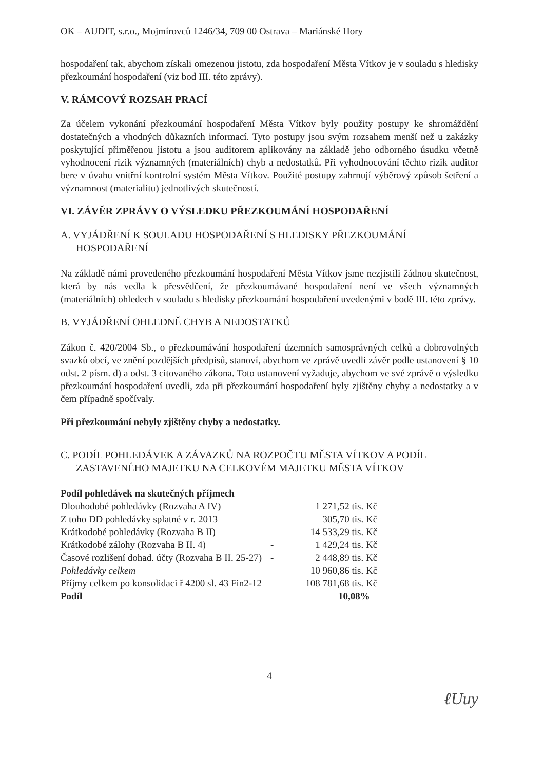OK – AUDIT, s.r.o., Mojmírovců 1246/34, 709 00 Ostrava – Mariánské Hory
hospodaření tak, abychom získali omezenou jistotu, zda hospodaření Města Vítkov je v souladu s hledisky přezkoumání hospodaření (viz bod III. této zprávy).
V. RÁMCOVÝ ROZSAH PRACÍ
Za účelem vykonání přezkoumání hospodaření Města Vítkov byly použity postupy ke shromáždění dostatečných a vhodných důkazních informací. Tyto postupy jsou svým rozsahem menší než u zakázky poskytující přiměřenou jistotu a jsou auditorem aplikovány na základě jeho odborného úsudku včetně vyhodnocení rizik významných (materiálních) chyb a nedostatků. Při vyhodnocování těchto rizik auditor bere v úvahu vnitřní kontrolní systém Města Vítkov. Použité postupy zahrnují výběrový způsob šetření a významnost (materialitu) jednotlivých skutečností.
VI. ZÁVĚR ZPRÁVY O VÝSLEDKU PŘEZKOUMÁNÍ HOSPODAŘENÍ
A. VYJÁDŘENÍ K SOULADU HOSPODAŘENÍ S HLEDISKY PŘEZKOUMÁNÍ HOSPODAŘENÍ
Na základě námi provedeného přezkoumání hospodaření Města Vítkov jsme nezjistili žádnou skutečnost, která by nás vedla k přesvědčení, že přezkoumávané hospodaření není ve všech významných (materiálních) ohledech v souladu s hledisky přezkoumání hospodaření uvedenými v bodě III. této zprávy.
B. VYJÁDŘENÍ OHLEDNĚ CHYB A NEDOSTATKŮ
Zákon č. 420/2004 Sb., o přezkoumávání hospodaření územních samosprávných celků a dobrovolných svazků obcí, ve znění pozdějších předpisů, stanoví, abychom ve zprávě uvedli závěr podle ustanovení § 10 odst. 2 písm. d) a odst. 3 citovaného zákona. Toto ustanovení vyžaduje, abychom ve své zprávě o výsledku přezkoumání hospodaření uvedli, zda při přezkoumání hospodaření byly zjištěny chyby a nedostatky a v čem případně spočívaly.
Při přezkoumání nebyly zjištěny chyby a nedostatky.
C. PODÍL POHLEDÁVEK A ZÁVAZKŮ NA ROZPOČTU MĚSTA VÍTKOV A PODÍL ZASTAVENÉHO MAJETKU NA CELKOVÉM MAJETKU MĚSTA VÍTKOV
| Podíl pohledávek na skutečných příjmech | | |
| Dlouhodobé pohledávky (Rozvaha A IV) | | 1 271,52 tis. Kč |
| Z toho DD pohledávky splatné v r. 2013 | | 305,70 tis. Kč |
| Krátkodobé pohledávky (Rozvaha B II) | | 14 533,29 tis. Kč |
| Krátkodobé zálohy (Rozvaha B II. 4) | - | 1 429,24 tis. Kč |
| Časové rozlišení dohad. účty (Rozvaha B II. 25-27) | - | 2 448,89 tis. Kč |
| Pohledávky celkem | | 10 960,86 tis. Kč |
| Příjmy celkem po konsolidaci ř 4200 sl. 43 Fin2-12 | | 108 781,68 tis. Kč |
| Podíl | | 10,08% |
4
ℓUuy